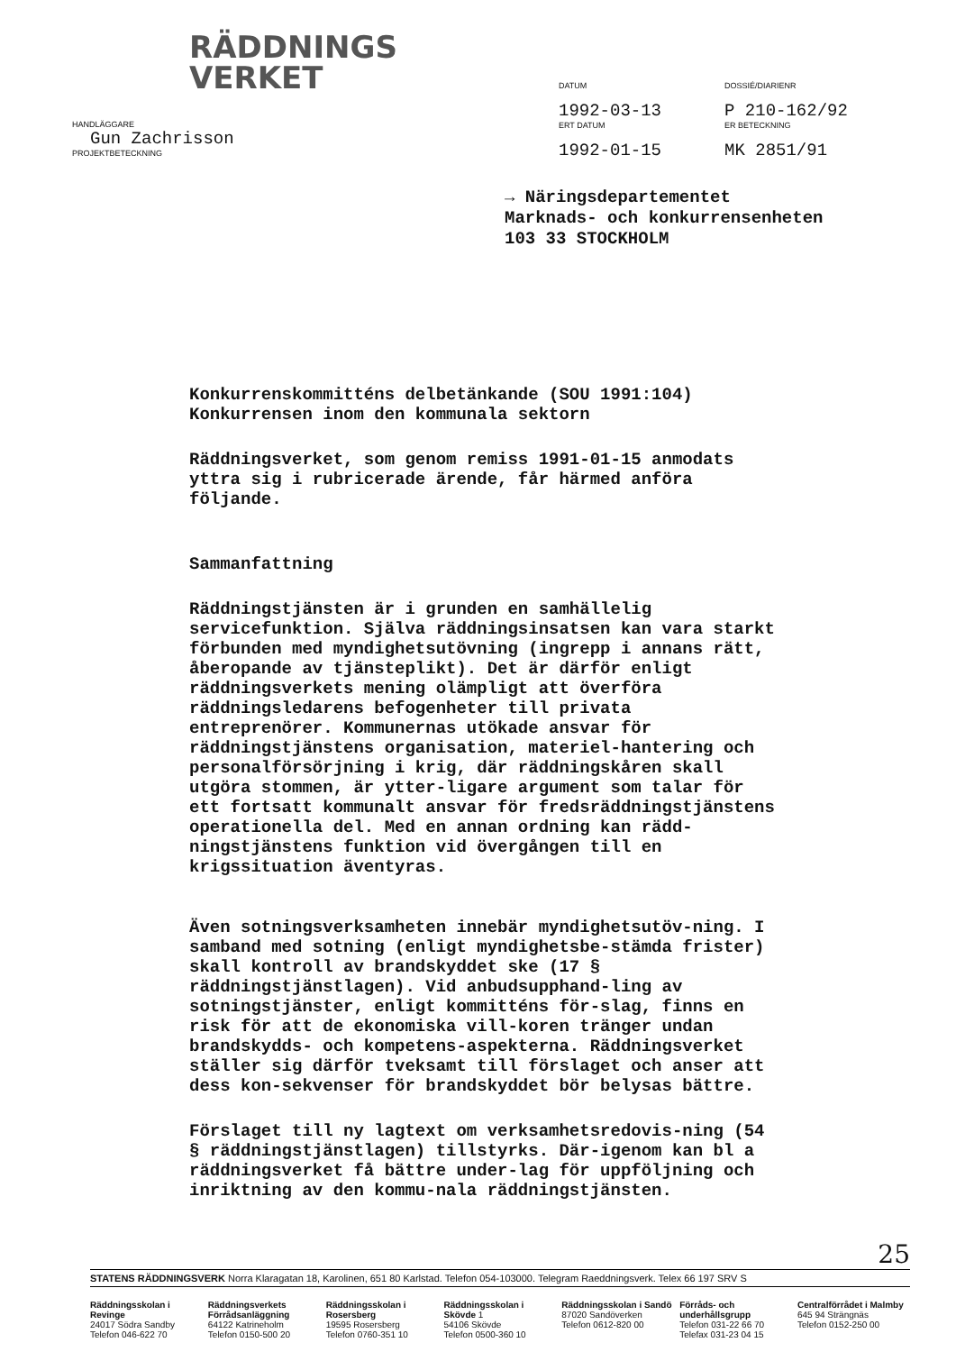RÄDDNINGS
VERKET
HANDLÄGGARE
Gun Zachrisson
PROJEKTBETECKNING
DATUM
1992-03-13
ERT DATUM
1992-01-15
DOSSIÉ/DIARIENR
P 210-162/92
ER BETECKNING
MK 2851/91
→ Näringsdepartementet
Marknads- och konkurrensenheten
103 33 STOCKHOLM
Konkurrenskommitténs delbetänkande (SOU 1991:104)
Konkurrensen inom den kommunala sektorn
Räddningsverket, som genom remiss 1991-01-15 anmodats yttra sig i rubricerade ärende, får härmed anföra följande.
Sammanfattning
Räddningstjänsten är i grunden en samhällelig servicefunktion. Själva räddningsinsatsen kan vara starkt förbunden med myndighetsutövning (ingrepp i annans rätt, åberopande av tjänsteplikt). Det är därför enligt räddningsverkets mening olämpligt att överföra räddningsledarens befogenheter till privata entreprenörer. Kommunernas utökade ansvar för räddningstjänstens organisation, materiel-hantering och personalförsörjning i krig, där räddningskåren skall utgöra stommen, är ytter-ligare argument som talar för ett fortsatt kommunalt ansvar för fredsräddningstjänstens operationella del. Med en annan ordning kan rädd-ningstjänstens funktion vid övergången till en krigssituation äventyras.
Även sotningsverksamheten innebär myndighetsutöv-ning. I samband med sotning (enligt myndighetsbe-stämda frister) skall kontroll av brandskyddet ske (17 § räddningstjänstlagen). Vid anbudsupphand-ling av sotningstjänster, enligt kommitténs för-slag, finns en risk för att de ekonomiska vill-koren tränger undan brandskydds- och kompetens-aspekterna. Räddningsverket ställer sig därför tveksamt till förslaget och anser att dess kon-sekvenser för brandskyddet bör belysas bättre.
Förslaget till ny lagtext om verksamhetsredovis-ning (54 § räddningstjänstlagen) tillstyrks. Där-igenom kan bl a räddningsverket få bättre under-lag för uppföljning och inriktning av den kommu-nala räddningstjänsten.
25
STATENS RÄDDNINGSVERK Norra Klaragatan 18, Karolinen, 651 80 Karlstad. Telefon 054-103000. Telegram Raeddningsverk. Telex 66 197 SRV S
Räddningsskolan i Revinge
24017 Södra Sandby
Telefon 046-622 70
Räddningsverkets Förrådsanläggning
64122 Katrineholm
Telefon 0150-500 20
Räddningsskolan i Rosersberg
19595 Rosersberg
Telefon 0760-351 10
Räddningsskolan i Skövde 1
54106 Skövde
Telefon 0500-360 10
Räddningsskolan i Sandö
87020 Sandöverken
Telefon 0612-820 00
Förråds- och underhållsgrupp
Telefon 031-22 66 70
Telefax 031-23 04 15
Centralförrådet i Malmby
645 94 Strängnäs
Telefon 0152-250 00